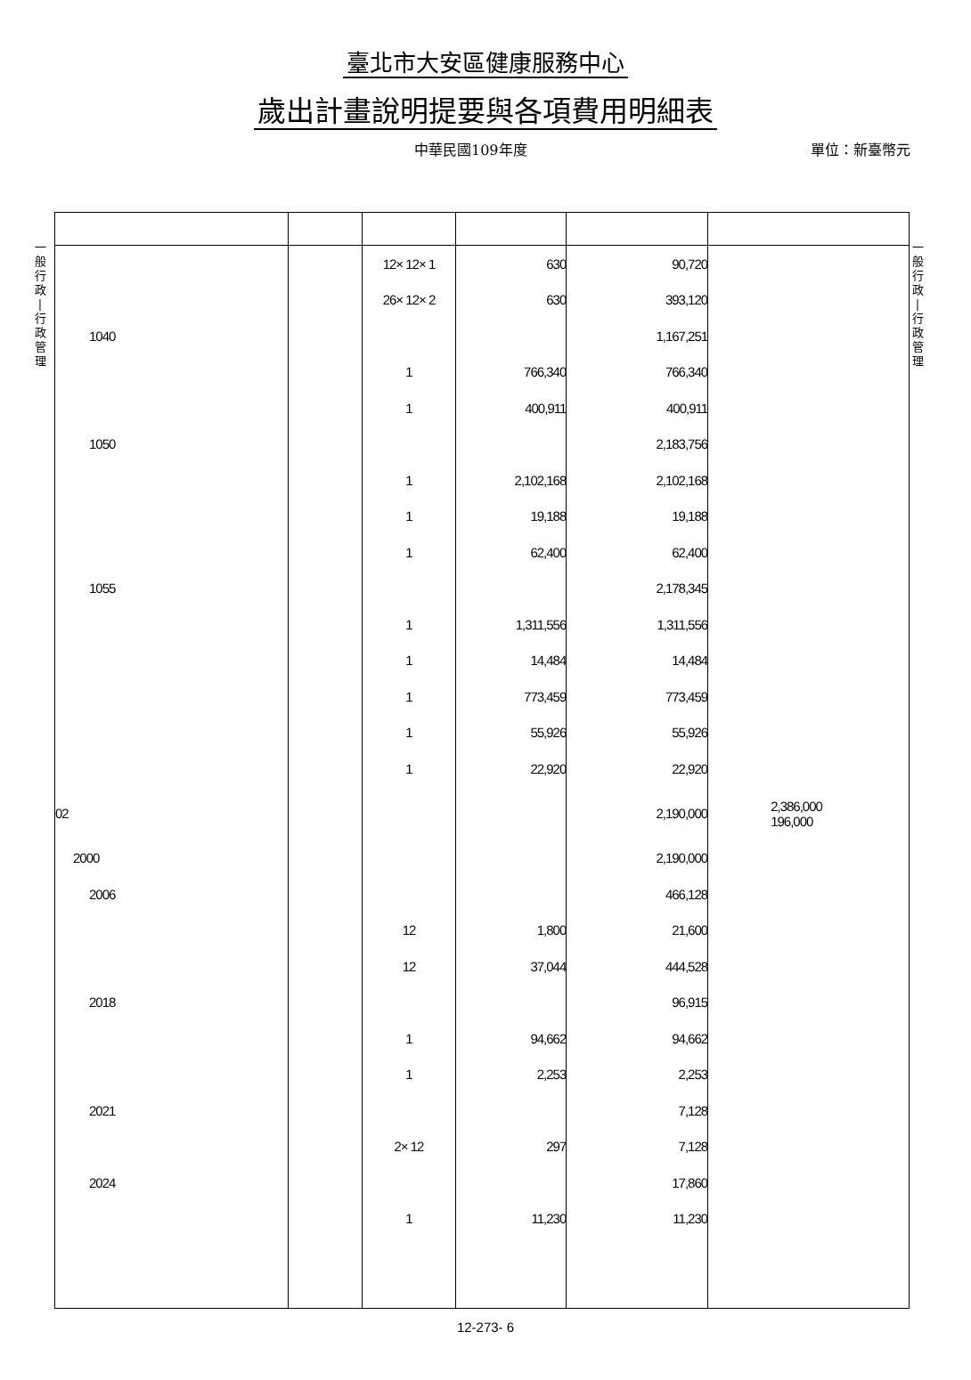臺北市大安區健康服務中心
歲出計畫說明提要與各項費用明細表
中華民國109年度 單位：新臺幣元
一
般
行
政
|
行
政
管
理
一
般
行
政
|
行
政
管
理
| | | 12× 12× 1 | 630 | 90,720 | |
| | | 26× 12× 2 | 630 | 393,120 | |
| 1040 | | | | 1,167,251 | |
| | | 1 | 766,340 | 766,340 | |
| | | 1 | 400,911 | 400,911 | |
| 1050 | | | | 2,183,756 | |
| | | 1 | 2,102,168 | 2,102,168 | |
| | | 1 | 19,188 | 19,188 | |
| | | 1 | 62,400 | 62,400 | |
| 1055 | | | | 2,178,345 | |
| | | 1 | 1,311,556 | 1,311,556 | |
| | | 1 | 14,484 | 14,484 | |
| | | 1 | 773,459 | 773,459 | |
| | | 1 | 55,926 | 55,926 | |
| | | 1 | 22,920 | 22,920 | |
| 02 | | | | 2,190,000 | 2,386,000 196,000 |
| 2000 | | | | 2,190,000 | |
| 2006 | | | | 466,128 | |
| | | 12 | 1,800 | 21,600 | |
| | | 12 | 37,044 | 444,528 | |
| 2018 | | | | 96,915 | |
| | | 1 | 94,662 | 94,662 | |
| | | 1 | 2,253 | 2,253 | |
| 2021 | | | | 7,128 | |
| | | 2× 12 | 297 | 7,128 | |
| 2024 | | | | 17,860 | |
| | | 1 | 11,230 | 11,230 | |
12-273- 6